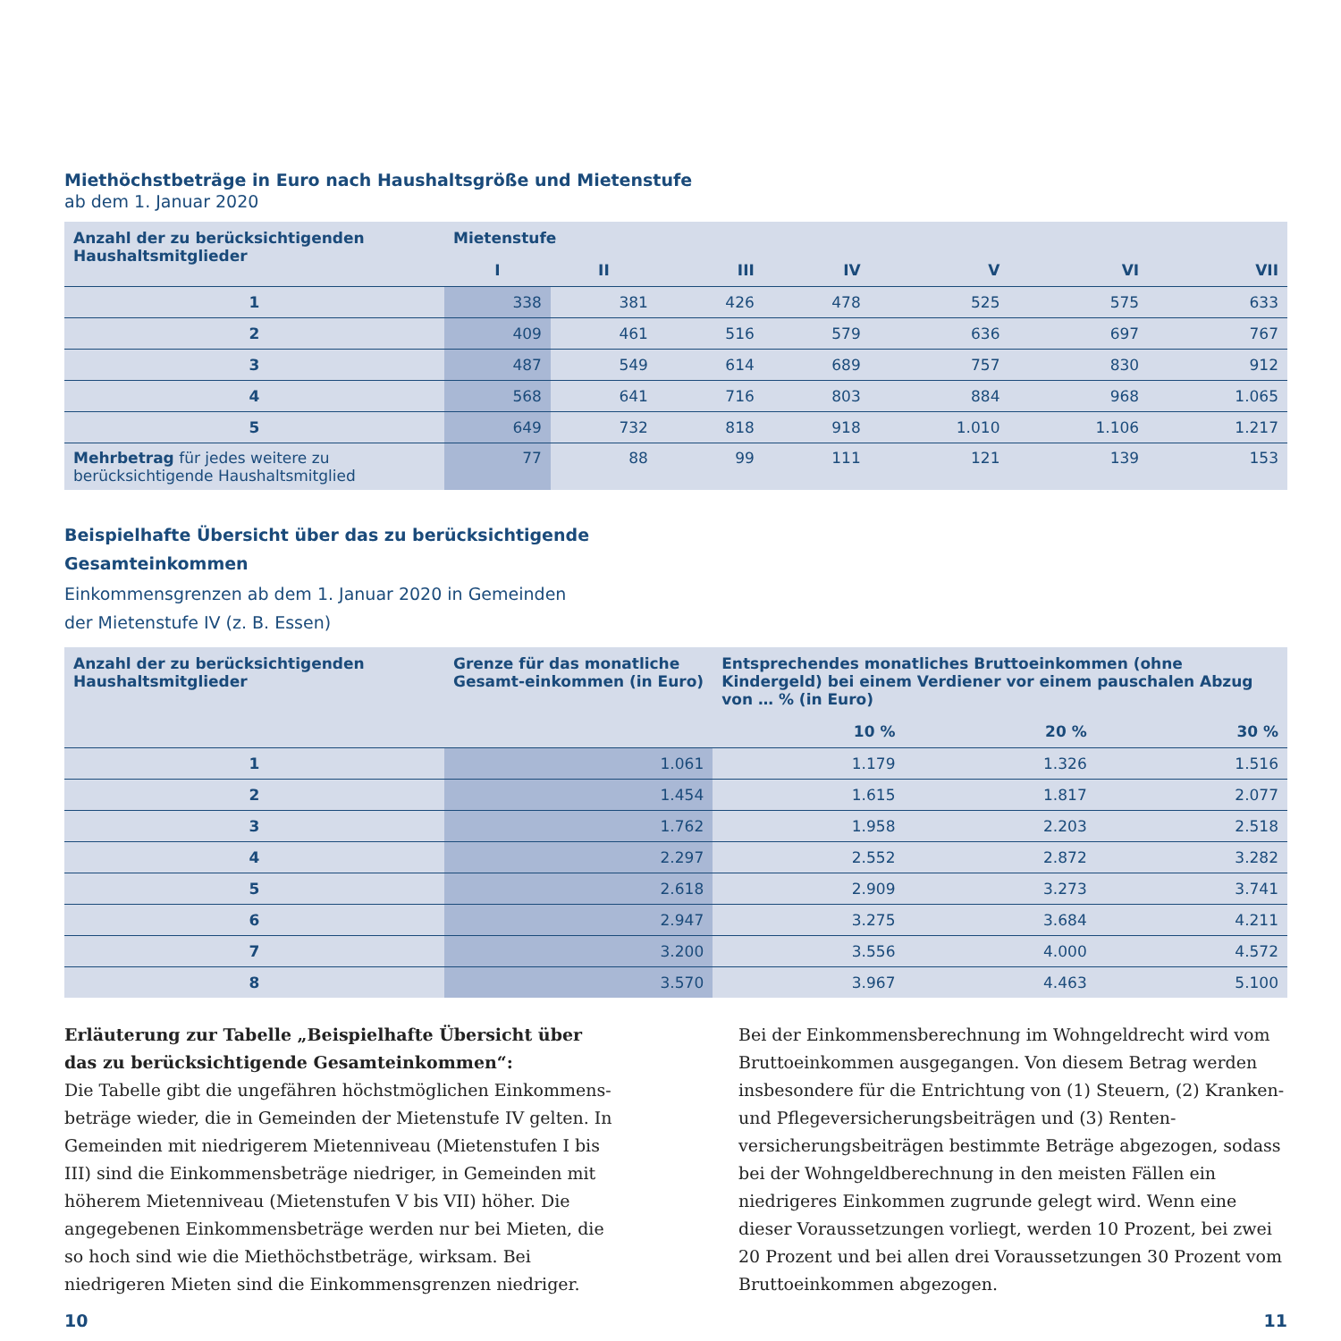Miethöchstbeträge in Euro nach Haushaltsgröße und Mietenstufe
ab dem 1. Januar 2020
| Anzahl der zu berücksichtigenden Haushaltsmitglieder | Mietenstufe | | | | | | |
| --- | --- | --- | --- | --- | --- | --- | --- |
| | I | II | III | IV | V | VI | VII |
| 1 | 338 | 381 | 426 | 478 | 525 | 575 | 633 |
| 2 | 409 | 461 | 516 | 579 | 636 | 697 | 767 |
| 3 | 487 | 549 | 614 | 689 | 757 | 830 | 912 |
| 4 | 568 | 641 | 716 | 803 | 884 | 968 | 1.065 |
| 5 | 649 | 732 | 818 | 918 | 1.010 | 1.106 | 1.217 |
| Mehrbetrag für jedes weitere zu berücksichtigende Haushaltsmitglied | 77 | 88 | 99 | 111 | 121 | 139 | 153 |
Beispielhafte Übersicht über das zu berücksichtigende
Gesamteinkommen
Einkommensgrenzen ab dem 1. Januar 2020 in Gemeinden
der Mietenstufe IV (z. B. Essen)
| Anzahl der zu berücksichtigenden Haushaltsmitglieder | Grenze für das monatliche Gesamt-einkommen (in Euro) | Entsprechendes monatliches Bruttoeinkommen (ohne Kindergeld) bei einem Verdiener vor einem pauschalen Abzug von … % (in Euro) | | |
| --- | --- | --- | --- | --- |
| | | 10 % | 20 % | 30 % |
| 1 | 1.061 | 1.179 | 1.326 | 1.516 |
| 2 | 1.454 | 1.615 | 1.817 | 2.077 |
| 3 | 1.762 | 1.958 | 2.203 | 2.518 |
| 4 | 2.297 | 2.552 | 2.872 | 3.282 |
| 5 | 2.618 | 2.909 | 3.273 | 3.741 |
| 6 | 2.947 | 3.275 | 3.684 | 4.211 |
| 7 | 3.200 | 3.556 | 4.000 | 4.572 |
| 8 | 3.570 | 3.967 | 4.463 | 5.100 |
Erläuterung zur Tabelle „Beispielhafte Übersicht über das zu berücksichtigende Gesamteinkommen“:
Die Tabelle gibt die ungefähren höchstmöglichen Einkommens­beträge wieder, die in Gemeinden der Mietenstufe IV gelten. In Gemeinden mit niedrigerem Mietenniveau (Mietenstufen I bis III) sind die Einkommensbeträge niedriger, in Gemeinden mit höherem Mietenniveau (Mietenstufen V bis VII) höher. Die angegebenen Einkommensbeträge werden nur bei Mieten, die so hoch sind wie die Miethöchstbeträge, wirksam. Bei niedrigeren Mieten sind die Einkommensgrenzen niedriger.
Bei der Einkommensberechnung im Wohngeldrecht wird vom Bruttoeinkommen ausgegangen. Von diesem Betrag werden insbesondere für die Entrichtung von (1) Steuern, (2) Kranken- und Pflegeversicherungsbeiträgen und (3) Renten­versicherungsbeiträgen bestimmte Beträge abgezogen, sodass bei der Wohngeldberechnung in den meisten Fällen ein niedrigeres Einkommen zugrunde gelegt wird. Wenn eine dieser Voraussetzungen vorliegt, werden 10 Prozent, bei zwei 20 Prozent und bei allen drei Voraussetzungen 30 Prozent vom Bruttoeinkommen abgezogen.
10 11